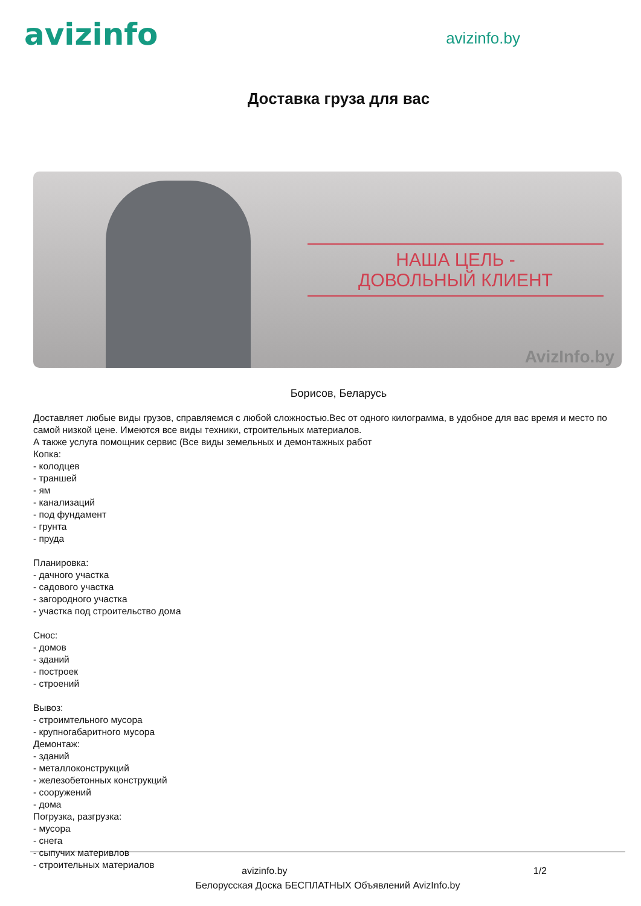avizinfo
avizinfo.by
Доставка груза для вас
НАША ЦЕЛЬ -
ДОВОЛЬНЫЙ КЛИЕНТ
AvizInfo.by
Борисов, Беларусь
Доставляет любые виды грузов, справляемся с любой сложностью.Вес от одного килограмма, в удобное для вас время и место по самой низкой цене. Имеются все виды техники, строительных материалов.
А также услуга помощник сервис (Все виды земельных и демонтажных работ
Копка:
- колодцев
- траншей
- ям
- канализаций
- под фундамент
- грунта
- пруда
Планировка:
- дачного участка
- садового участка
- загородного участка
- участка под строительство дома
Снос:
- домов
- зданий
- построек
- строений
Вывоз:
- строимтельного мусора
- крупногабаритного мусора
Демонтаж:
- зданий
- металлоконструкций
- железобетонных конструкций
- сооружений
- дома
Погрузка, разгрузка:
- мусора
- снега
- сыпучих материвлов
- строительных материалов
avizinfo.by 1/2
Белорусская Доска БЕСПЛАТНЫХ Объявлений AvizInfo.by